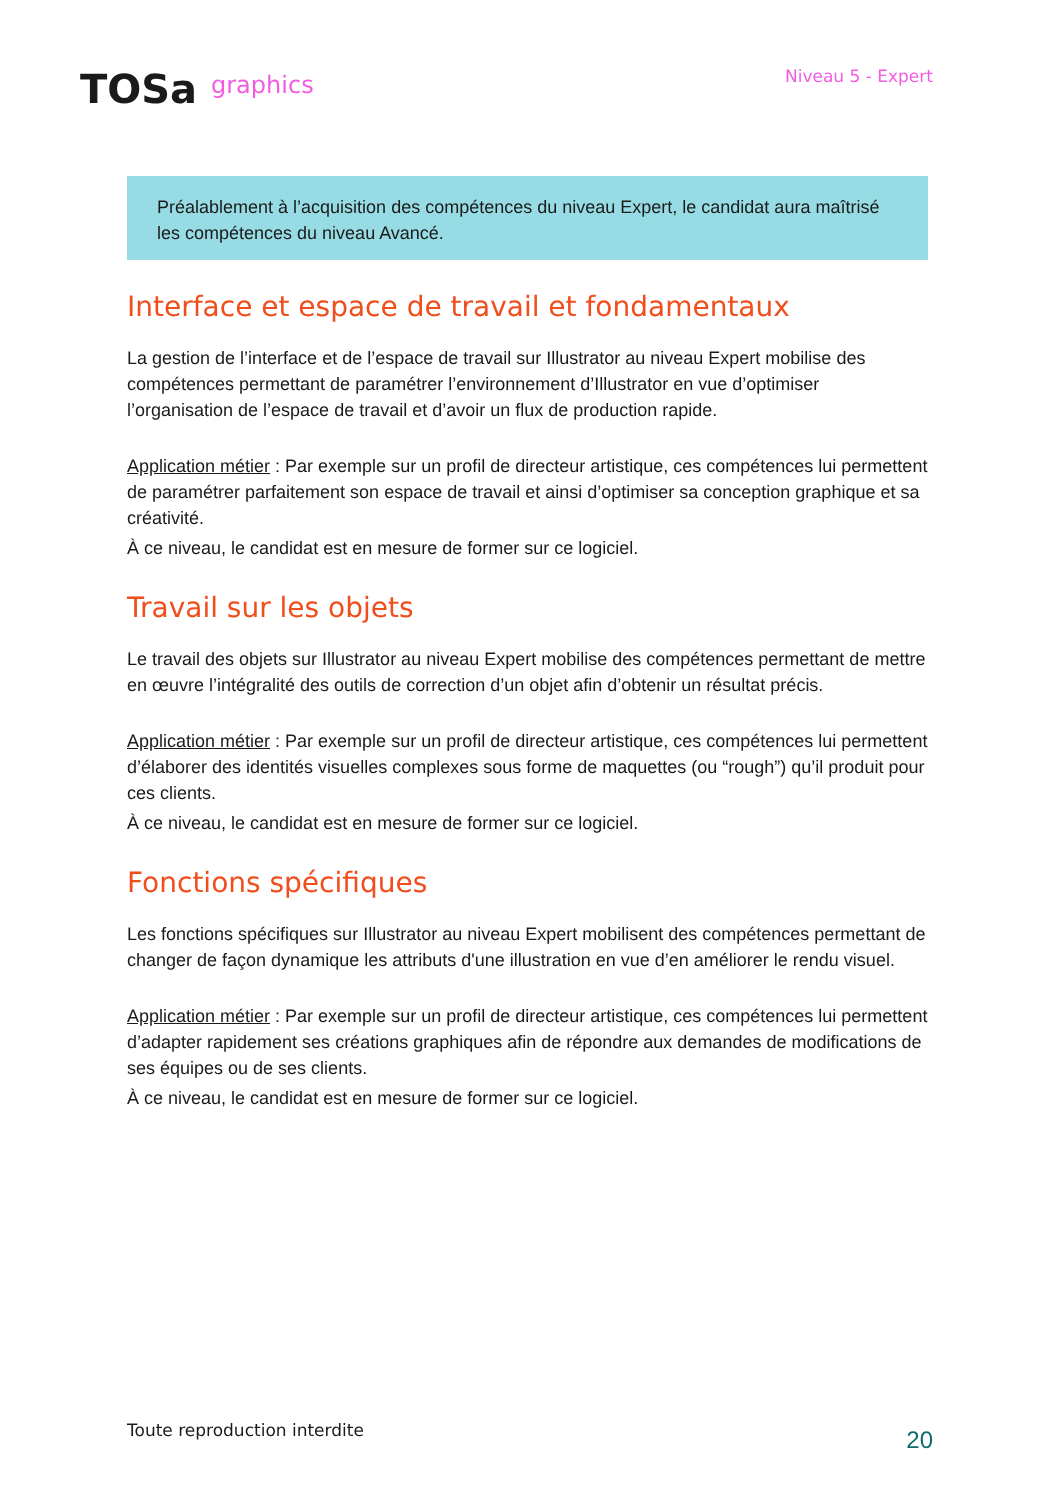TOSa graphics
Niveau 5 - Expert
Préalablement à l’acquisition des compétences du niveau Expert, le candidat aura maîtrisé les compétences du niveau Avancé.
Interface et espace de travail et fondamentaux
La gestion de l’interface et de l’espace de travail sur Illustrator au niveau Expert mobilise des compétences permettant de paramétrer l’environnement d’Illustrator en vue d’optimiser l’organisation de l’espace de travail et d’avoir un flux de production rapide.
Application métier : Par exemple sur un profil de directeur artistique, ces compétences lui permettent de paramétrer parfaitement son espace de travail et ainsi d’optimiser sa conception graphique et sa créativité.
À ce niveau, le candidat est en mesure de former sur ce logiciel.
Travail sur les objets
Le travail des objets sur Illustrator au niveau Expert mobilise des compétences permettant de mettre en œuvre l’intégralité des outils de correction d’un objet afin d’obtenir un résultat précis.
Application métier : Par exemple sur un profil de directeur artistique, ces compétences lui permettent d’élaborer des identités visuelles complexes sous forme de maquettes (ou “rough”) qu’il produit pour ces clients.
À ce niveau, le candidat est en mesure de former sur ce logiciel.
Fonctions spécifiques
Les fonctions spécifiques sur Illustrator au niveau Expert mobilisent des compétences permettant de changer de façon dynamique les attributs d'une illustration en vue d’en améliorer le rendu visuel.
Application métier : Par exemple sur un profil de directeur artistique, ces compétences lui permettent d’adapter rapidement ses créations graphiques afin de répondre aux demandes de modifications de ses équipes ou de ses clients.
À ce niveau, le candidat est en mesure de former sur ce logiciel.
Toute reproduction interdite
20